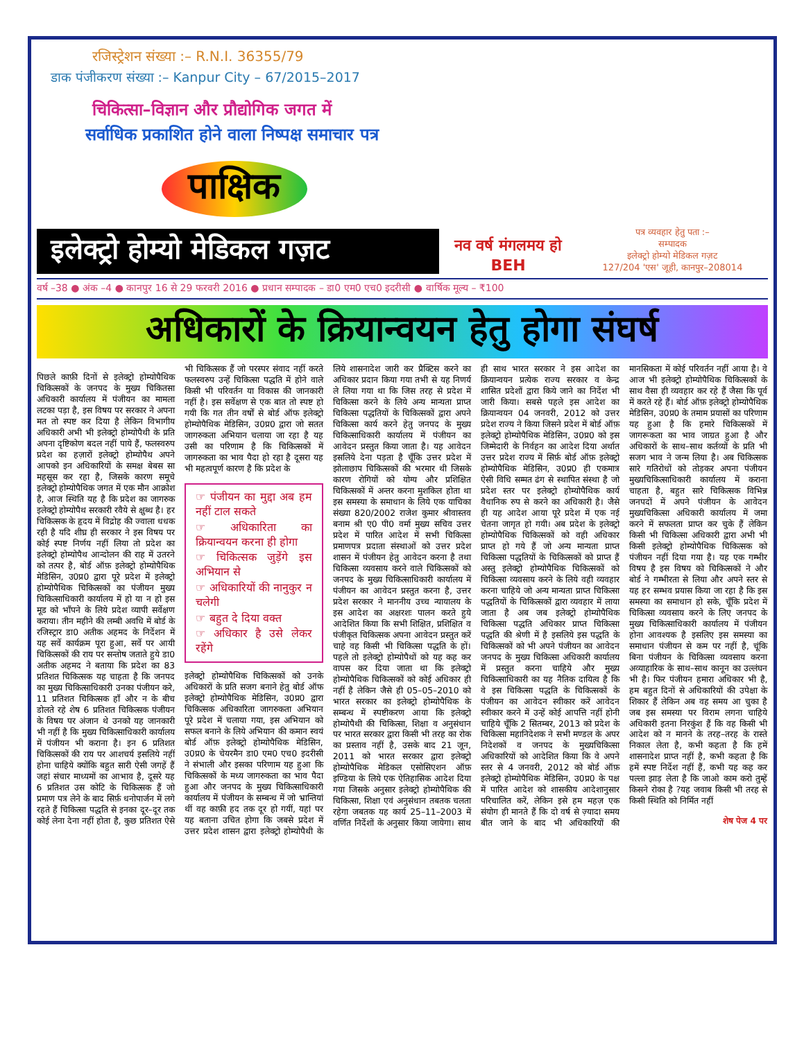रजिस्ट्रेशन संख्या :– R.N.I. 36355/79
डाक पंजीकरण संख्या :– Kanpur City – 67/2015–2017
चिकित्सा–विज्ञान और प्रौद्योगिक जगत में
सर्वाधिक प्रकाशित होने वाला निष्पक्ष समाचार पत्र
पाक्षिक
इलेक्ट्रो होम्यो मेडिकल गज़ट
नव वर्ष मंगलमय हो
BEH
पत्र व्यवहार हेतु पता :–
सम्पादक
इलेक्ट्रो होम्यो मेडिकल गज़ट
127/204 'एस' जूही, कानपुर–208014
वर्ष –38 ● अंक –4 ● कानपुर 16 से 29 फरवरी 2016 ● प्रधान सम्पादक – डा0 एम0 एच0 इदरीसी ● वार्षिक मूल्य – ₹100
अधिकारों के क्रियान्वयन हेतु होगा संघर्ष
पिछले काफ़ी दिनों से इलेक्ट्रो होम्योपैथिक चिकित्सकों के जनपद के मुख्य चिकितसा अधिकारी कार्यालय में पंजीयन का मामला लटका पड़ा है, इस विषय पर सरकार ने अपना मत तो स्पष्ट कर दिया है लेकिन विभागीय अधिकारी अभी भी इलेक्ट्रो होम्योपैथी के प्रति अपना दृष्टिकोण बदल नहीं पाये हैं, फलस्वरुप प्रदेश का हज़ारों इलेक्ट्रो होम्योपैथ अपने आपको इन अधिकारियों के समक्ष बेबस सा महसूस कर रहा है, जिसके कारण समूचे इलेक्ट्रो होम्योपैथिक जगत में एक मौन आक्रोश है, आज स्थिति यह है कि प्रदेश का जागरुक इलेक्ट्रो होम्योपैथ सरकारी रवैये से क्षुब्ध है। हर चिकित्सक के हृदय में विद्रोह की ज्वाला धधक रही है यदि शीघ्र ही सरकार ने इस विषय पर कोई स्पष्ट निर्णय नहीं लिया तो प्रदेश का इलेक्ट्रो होम्योपैथ आन्दोलन की राह में उतरने को तत्पर है, बोर्ड ऑफ़ इलेक्ट्रो होम्योपैथिक मेडिसिन, उ0प्र0 द्वारा पूरे प्रदेश में इलेक्ट्रो होम्योपैथिक चिकित्सकों का पंजीयन मुख्य चिकित्साधिकारी कार्यालय में हो या न हो इस मूड को भाँपने के लिये प्रदेश व्यापी सर्वेक्षण कराया। तीन महीने की लम्बी अवधि में बोर्ड के रजिस्ट्रार डा0 अतीक अहमद के निर्देशन में यह सर्वे कार्यक्रम पूरा हुआ, सर्वे पर आयी चिकित्सकों की राय पर सन्तोष जताते हुये डा0 अतीक अहमद ने बताया कि प्रदेश का 83 प्रतिशत चिकित्सक यह चाहता है कि जनपद का मुख्य चिकित्साधिकारी उनका पंजीयन करे, 11 प्रतिशत चिकित्सक हाँ और न के बीच डोलते रहे शेष 6 प्रतिशत चिकित्सक पंजीयन के विषय पर अंजान थे उनको यह जानकारी भी नहीं है कि मुख्य चिकित्साधिकारी कार्यालय में पंजीयन भी कराना है। इन 6 प्रतिशत चिकित्सकों की राय पर आशचर्य इसलिये नहीं होना चाहिये क्योंकि बहुत सारी ऐसी जगहें हैं जहां संचार माध्यमों का आभाव है, दूसरे यह 6 प्रतिशत उस कोटि के चिकित्सक हैं जो प्रमाण पत्र लेने के बाद सिर्फ़ धनोपार्जन में लगे रहते हैं चिकित्सा पद्धति से इनका दूर–दूर तक कोई लेना देना नहीं होता है, कुछ प्रतिशत ऐसे भी चिकित्सक हैं जो परस्पर संवाद नहीं करते फलस्वरुप उन्हें चिकित्सा पद्धति में होने वाले किसी भी परिवर्तन या विकास की जानकारी नहीं है। इस सर्वेक्षण से एक बात तो स्पष्ट हो गयी कि गत तीन वर्षों से बोर्ड ऑफ इलेक्ट्रो होम्योपैथिक मेडिसिन, उ0प्र0 द्वारा जो सतत जागरुकता अभियान चलाया जा रहा है यह उसी का परिणाम है कि चिकित्सकों में जागरुकता का भाव पैदा हो रहा है दूसरा यह भी महत्वपूर्ण कारण है कि प्रदेश के
☞ पंजीयन का मुद्दा अब हम नहीं टाल सकते
☞ अधिकारिता का क्रियान्वयन करना ही होगा
☞ चिकित्सक जुड़ेंगे इस अभियान से
☞ अधिकारियों की नानुकुर न चलेगी
☞ बहुत दे दिया वक्त
☞ अधिकार है उसे लेकर रहेंगे
इलेक्ट्रो होम्योपैथिक चिकित्सकों को उनके अधिकारों के प्रति सजग बनाने हेतु बोर्ड ऑफ इलेक्ट्रो होम्योपैथिक मेडिसिन, उ0प्र0 द्वारा चिकित्सक अधिकारिता जागरुकता अभियान पूरे प्रदेश में चलाया गया, इस अभियान को सफल बनाने के लिये अभियान की कमान स्वयं बोर्ड ऑफ़ इलेक्ट्रो होम्योपैथिक मेडिसिन, उ0प्र0 के चेयरमैन डा0 एम0 एच0 इदरीसी ने संभाली और इसका परिणाम यह हुआ कि चिकित्सकों के मध्य जागरुकता का भाव पैदा हुआ और जनपद के मुख्य चिकित्साधिकारी कार्यालय में पंजीयन के सम्बन्ध में जो भ्रान्तियां थीं वह काफ़ी हद तक दूर हो गयीं, यहां पर यह बताना उचित होगा कि जबसे प्रदेश में उत्तर प्रदेश शासन द्वारा इलेक्ट्रो होम्योपैथी के लिये शासनादेश जारी कर प्रैक्टिस करने का अधिकार प्रदान किया गया तभी से यह निणर्य ले लिया गया था कि जिस तरह से प्रदेश में चिकित्सा करने के लिये अन्य मान्यता प्राप्त चिकित्सा पद्धतियों के चिकित्सकों द्वारा अपने चिकित्सा कार्य करने हेतु जनपद के मुख्य चिकित्साधिकारी कार्यालय में पंजीयन का आवेदन प्रस्तुत किया जाता है। यह आवेदन इसलिये देना पड़ता है चूँकि उत्तर प्रदेश में झोलाछाप चिकित्सकों की भरमार थी जिसके कारण रोगियों को योग्य और प्रशिक्षित चिकित्सकों में अन्तर करना मुशकिल होता था इस समस्या के समाधान के लिये एक याचिका संख्या 820/2002 राजेश कुमार श्रीवास्तव बनाम श्री ए0 पी0 वर्मा मुख्य सचिव उत्तर प्रदेश में पारित आदेश में सभी चिकित्सा प्रमाणपत्र प्रदाता संस्थाओं को उत्तर प्रदेश शासन में पंजीयन हेतु आवेदन करना है तथा चिकित्सा व्यवसाय करने वाले चिकित्सकों को जनपद के मुख्य चिकित्साधिकारी कार्यालय में पंजीयन का आवेदन प्रस्तुत करना है, उत्तर प्रदेश सरकार ने माननीय उच्च न्यायालय के इस आदेश का अक्षरशः पालन करते हुये आदेशित किया कि सभी शिक्षित, प्रशिक्षित व पंजीकृत चिकित्सक अपना आवेदन प्रस्तुत करें चाहे वह किसी भी चिकित्सा पद्धति के हों। पहले तो इलेक्ट्रो होम्योपैथों को यह कह कर वापस कर दिया जाता था कि इलेक्ट्रो होम्योपैथिक चिकित्सकों को कोई अधिकार ही नहीं है लेकिन जैसे ही 05–05–2010 को भारत सरकार का इलेक्ट्रो होम्योपैथिक के सम्बन्ध में स्पष्टीकरण आया कि इलेक्ट्रो होम्योपैथी की चिकित्सा, शिक्षा व अनुसंधान पर भारत सरकार द्वारा किसी भी तरह का रोक का प्रस्ताव नहीं है, उसके बाद 21 जून, 2011 को भारत सरकार द्वारा इलेक्ट्रो होम्योपैथिक मेडिकल एसोसिएशन ऑफ़ इण्डिया के लिये एक ऐतिहासिक आदेश दिया गया जिसके अनुसार इलेक्ट्रो होम्योपैथिक की चिकित्सा, शिक्षा एवं अनुसंधान तबतक चलता रहेगा जबतक यह कार्य 25–11–2003 में वर्णित निर्देशों के अनुसार किया जायेगा। साथ ही साथ भारत सरकार ने इस आदेश का क्रियान्वयन प्रत्येक राज्य सरकार व केन्द्र शासित प्रदेशों द्वारा किये जाने का निर्देश भी जारी किया। सबसे पहले इस आदेश का क्रियान्वयन 04 जनवरी, 2012 को उत्तर प्रदेश राज्य ने किया जिसने प्रदेश में बोर्ड ऑफ़ इलेक्ट्रो होम्योपैथिक मेडिसिन, उ0प्र0 को इस जिम्मेदारी के निर्वहन का आदेश दिया अर्थात उत्तर प्रदेश राज्य में सिर्फ़ बोर्ड ऑफ़ इलेक्ट्रो होम्योपैथिक मेडिसिन, उ0प्र0 ही एकमात्र ऐसी विधि सम्मत ढंग से स्थापित संस्था है जो प्रदेश स्तर पर इलेक्ट्रो होम्योपैथिक कार्य वैधानिक रुप से करने का अधिकारी है। जैसे ही यह आदेश आया पूरे प्रदेश में एक नई चेतना जागृत हो गयी। अब प्रदेश के इलेक्ट्रो होम्योपैथिक चिकित्सकों को वही अधिकार प्राप्त हो गये हैं जो अन्य मान्यता प्राप्त चिकित्सा पद्धतियों के चिकित्सकों को प्राप्त हैं अस्तु इलेक्ट्रो होम्योपैथिक चिकित्सकों को चिकित्सा व्यवसाय करने के लिये वही व्यवहार करना चाहिये जो अन्य मान्यता प्राप्त चिकित्सा पद्धतियों के चिकित्सकों द्वारा व्यवहार में लाया जाता है अब जब इलेक्ट्रो होम्योपैथिक चिकित्सा पद्धति अधिकार प्राप्त चिकित्सा पद्धति की श्रेणी में है इसलिये इस पद्धति के चिकित्सकों को भी अपने पंजीयन का आवेदन जनपद के मुख्य चिकित्सा अधिकारी कार्यालय में प्रस्तुत करना चाहिये और मुख्य चिकित्साधिकारी का यह नैतिक दायित्व है कि वे इस चिकित्सा पद्धति के चिकित्सकों के पंजीयन का आवेदन स्वीकार करें आवेदन स्वीकार करने में उन्हें कोई आपत्ति नहीं होनी चाहिये चूँकि 2 सितम्बर, 2013 को प्रदेश के चिकित्सा महानिदेशक ने सभी मण्डल के अपर निदेशकों व जनपद के मुख्यचिकित्सा अधिकारियों को आदेशित किया कि वे अपने स्तर से 4 जनवरी, 2012 को बोर्ड ऑफ़ इलेक्ट्रो होम्योपैथिक मेडिसिन, उ0प्र0 के पक्ष में पारित आदेश को शासकीय आदेशानुसार परिचालित करें, लेकिन इसे हम महज़ एक संयोग ही मानते हैं कि दो वर्ष से ज़्यादा समय बीत जाने के बाद भी अधिकारियों की मानसिकता में कोई परिवर्तन नहीं आया है। वे आज भी इलेक्ट्रो होम्योपैथिक चिकित्सकों के साथ वैसा ही व्यवहार कर रहे हैं जैसा कि पूर्व में करते रहे हैं। बोर्ड ऑफ़ इलेक्ट्रो होम्योपैथिक मेडिसिन, उ0प्र0 के तमाम प्रयासों का परिणाम यह हुआ है कि हमारे चिकित्सकों में जागरूकता का भाव जाग्रत हुआ है और अधिकारों के साथ–साथ कर्तव्यों के प्रति भी सजग भाव ने जन्म लिया है। अब चिकित्सक सारे गतिरोधों को तोड़कर अपना पंजीयन मुख्यचिकित्साधिकारी कार्यालय में कराना चाहता है, बहुत सारे चिकित्सक विभिन्न जनपदों में अपने पंजीयन के आवेदन मुख्यचिकित्सा अधिकारी कार्यालय में जमा करने में सफलता प्राप्त कर चुके हैं लेकिन किसी भी चिकित्सा अधिकारी द्वारा अभी भी किसी इलेक्ट्रो होम्योपैथिक चिकित्सक को पंजीयन नहीं दिया गया है। यह एक गम्भीर विषय है इस विषय को चिकित्सकों ने और बोर्ड ने गम्भीरता से लिया और अपने स्तर से यह हर सम्भव प्रयास किया जा रहा है कि इस समस्या का समाधान हो सके, चूँकि प्रदेश में चिकित्सा व्यवसाय करने के लिए जनपद के मुख्य चिकित्साधिकारी कार्यालय में पंजीयन होना आवश्यक है इसलिए इस समस्या का समाधान पंजीयन से कम पर नहीं है, चूंकि बिना पंजीयन के चिकित्सा व्यवसाय करना अव्याहारिक के साथ–साथ कानून का उल्लंघन भी है। फिर पंजीयन हमारा अधिकार भी है, हम बहुत दिनों से अधिकारियों की उपेक्षा के शिकार हैं लेकिन अब वह समय आ चुका है जब इस समस्या पर विराम लगना चाहिये अधिकारी इतना निरकुंश हैं कि वह किसी भी आदेश को न मानने के तरह–तरह के रास्ते निकाल लेता है, कभी कहता है कि हमें शासनादेश प्राप्त नहीं है, कभी कहता है कि हमें स्पष्ट निर्देश नहीं हैं, कभी यह कह कर पल्ला झाड़ लेता है कि जाओ काम करो तुम्हें किसने रोका है ?यह जवाब किसी भी तरह से किसी स्थिति को निर्मित नहीं
शेष पेज 4 पर